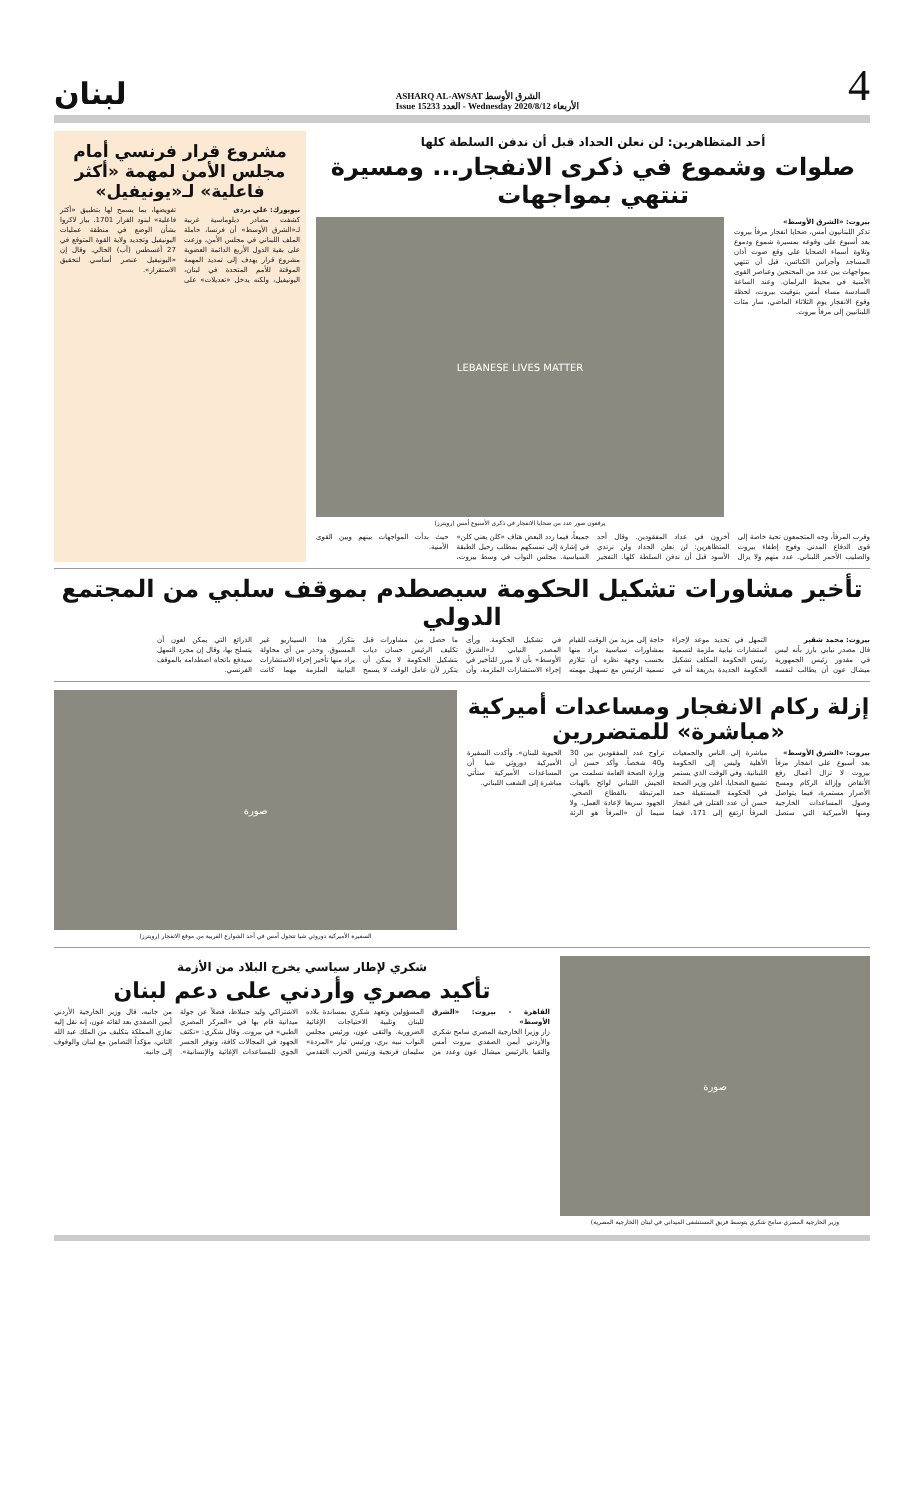لبنان
ASHARQ AL-AWSAT الشرق الأوسط
Issue 15233 العدد - Wednesday 2020/8/12 الأربعاء
4
أحد المتظاهرين: لن نعلن الحداد قبل أن ندفن السلطة كلها
صلوات وشموع في ذكرى الانفجار... ومسيرة تنتهي بمواجهات
بيروت: «الشرق الأوسط»
تذكر اللبنانيون أمس، ضحايا انفجار مرفأ بيروت بعد أسبوع على وقوعه بمسيرة شموع ودموع وتلاوة أسماء الضحايا على وقع صوت آذان المساجد وأجراس الكنائس، قبل أن تنتهي بمواجهات بين عدد من المحتجين وعناصر القوى الأمنية في محيط البرلمان. وعند الساعة السادسة مساء أمس بتوقيت بيروت، لحظة وقوع الانفجار يوم الثلاثاء الماضي، سار مئات اللبنانيين إلى مرفأ بيروت.
LEBANESE LIVES MATTER
يرفعون صور عدد من ضحايا الانفجار في ذكرى الأسبوع أمس (رويترز)
وقرب المرفأ، وجه المتجمعون تحية خاصة إلى قوى الدفاع المدني وفوج إطفاء بيروت والصليب الأحمر اللبناني. عدد منهم ولا يزال آخرون في عداد المفقودين. وقال أحد المتظاهرين: لن نعلن الحداد ولن نرتدي الأسود قبل أن ندفن السلطة كلها. التفجير جميعاً، فيما ردد البعض هتاف «كلن يعني كلن» في إشارة إلى تمسكهم بمطلب رحيل الطبقة السياسية. مجلس النواب في وسط بيروت، حيث بدأت المواجهات بينهم وبين القوى الأمنية.
مشروع قرار فرنسي أمام مجلس الأمن لمهمة «أكثر فاعلية» لـ«يونيفيل»
نيويورك: علي بردى
كشفت مصادر دبلوماسية غربية لـ«الشرق الأوسط» أن فرنسا، حاملة الملف اللبناني في مجلس الأمن، وزعت على بقية الدول الأربع الدائمة العضوية مشروع قرار يهدف إلى تمديد المهمة الموقتة للأمم المتحدة في لبنان، اليونيفيل، ولكنه يدخل «تعديلات» على تفويضها، بما يسمح لها بتطبيق «أكثر فاعلية» لبنود القرار 1701. بيار لاكروا بشأن الوضع في منطقة عمليات اليونيفيل وتجديد ولاية القوة المتوقع في 27 أغسطس (آب) الحالي. وقال إن «اليونيفيل عنصر أساسي لتحقيق الاستقرار».
تأخير مشاورات تشكيل الحكومة سيصطدم بموقف سلبي من المجتمع الدولي
بيروت: محمد شقير
قال مصدر نيابي بارز بأنه ليس في مقدور رئيس الجمهورية ميشال عون أن يطالب لنفسه التمهل في تحديد موعد لإجراء استشارات نيابية ملزمة لتسمية رئيس الحكومة المكلف تشكيل الحكومة الجديدة بذريعة أنه في حاجة إلى مزيد من الوقت للقيام بمشاورات سياسية يراد منها بحسب وجهة نظره أن تتلازم تسمية الرئيس مع تسهيل مهمته في تشكيل الحكومة. ورأى المصدر النيابي لـ«الشرق الأوسط» بأن لا مبرر للتأخير في إجراء الاستشارات الملزمة، وأن ما حصل من مشاورات قبل تكليف الرئيس حسان دياب بتشكيل الحكومة لا يمكن أن يتكرر لأن عامل الوقت لا يسمح بتكرار هذا السيناريو غير المسبوق. وحذر من أي محاولة يراد منها تأخير إجراء الاستشارات النيابية الملزمة مهما كانت الذرائع التي يمكن لعون أن يتسلح بها، وقال إن مجرد التمهل سيدفع باتجاه اصطدامه بالموقف الفرنسي.
إزلة ركام الانفجار ومساعدات أميركية «مباشرة» للمتضررين
بيروت: «الشرق الأوسط»
بعد أسبوع على انفجار مرفأ بيروت لا تزال أعمال رفع الأنقاض وإزالة الركام ومسح الأضرار مستمرة، فيما يتواصل وصول المساعدات الخارجية ومنها الأميركية التي ستصل مباشرة إلى الناس والجمعيات الأهلية وليس إلى الحكومة اللبنانية. وفي الوقت الذي يستمر تشييع الضحايا، أعلن وزير الصحة في الحكومة المستقيلة حمد حسن أن عدد القتلى في انفجار المرفأ ارتفع إلى 171، فيما تراوح عدد المفقودين بين 30 و40 شخصاً. وأكد حسن أن وزارة الصحة العامة تسلمت من الجيش اللبناني لوائح بالهبات المرتبطة بالقطاع الصحي. الجهود سريعا لإعادة العمل، ولا سيما أن «المرفأ هو الرئة الحيوية للبنان». وأكدت السفيرة الأميركية دوروثي شيا أن المساعدات الأميركية ستأتي مباشرة إلى الشعب اللبناني.
صورة
السفيرة الأميركية دوروثي شيا تتجول أمس في أحد الشوارع القريبة من موقع الانفجار (رويترز)
صورة
وزير الخارجية المصري سامح شكري يتوسط فريق المستشفى الميداني في لبنان (الخارجية المصرية)
شكري لإطار سياسي يخرج البلاد من الأزمة
تأكيد مصري وأردني على دعم لبنان
القاهرة - بيروت: «الشرق الأوسط»
زار وزيرا الخارجية المصري سامح شكري والأردني أيمن الصفدي بيروت أمس والتقيا بالرئيس ميشال عون وعدد من المسؤولين وتعهد شكري بمساندة بلاده للبنان وتلبية الاحتياجات الإغاثية الضرورية. والتقى عون، ورئيس مجلس النواب نبيه بري، ورئيس تيار «المردة» سليمان فرنجية ورئيس الحزب التقدمي الاشتراكي وليد جنبلاط، فضلاً عن جولة ميدانية قام بها في «المركز المصري الطبي» في بيروت. وقال شكري: «نكثف الجهود في المجالات كافة، وتوفر الجسر الجوي للمساعدات الإغاثية والإنسانية». من جانبه، قال وزير الخارجية الأردني أيمن الصفدي بعد لقائه عون، إنه نقل إليه تعازي المملكة بتكليف من الملك عبد الله الثاني، مؤكداً التضامن مع لبنان والوقوف إلى جانبه.